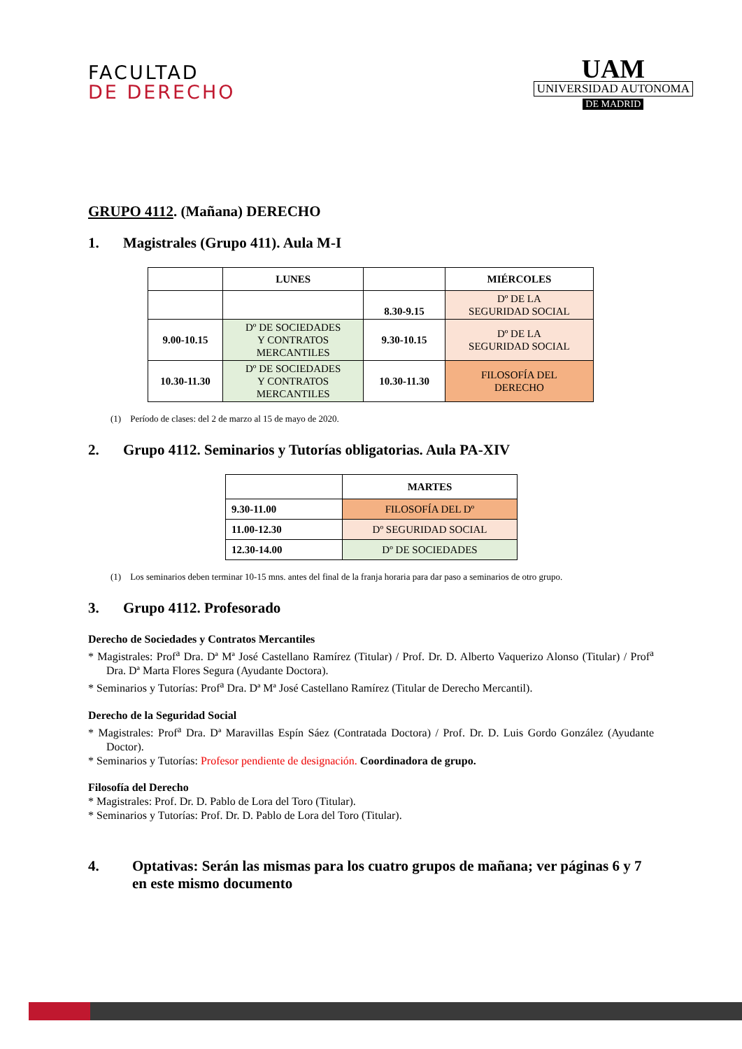FACULTAD
DE DERECHO
UAM
UNIVERSIDAD AUTONOMA
DE MADRID
GRUPO 4112. (Mañana) DERECHO
1. Magistrales (Grupo 411). Aula M-I
| | LUNES | | MIÉRCOLES |
| --- | --- | --- | --- |
| | | 8.30-9.15 | Dº DE LA SEGURIDAD SOCIAL |
| 9.00-10.15 | Dº DE SOCIEDADES Y CONTRATOS MERCANTILES | 9.30-10.15 | Dº DE LA SEGURIDAD SOCIAL |
| 10.30-11.30 | Dº DE SOCIEDADES Y CONTRATOS MERCANTILES | 10.30-11.30 | FILOSOFÍA DEL DERECHO |
(1) Período de clases: del 2 de marzo al 15 de mayo de 2020.
2. Grupo 4112. Seminarios y Tutorías obligatorias. Aula PA-XIV
| | MARTES |
| --- | --- |
| 9.30-11.00 | FILOSOFÍA DEL Dº |
| 11.00-12.30 | Dº SEGURIDAD SOCIAL |
| 12.30-14.00 | Dº DE SOCIEDADES |
(1) Los seminarios deben terminar 10-15 mns. antes del final de la franja horaria para dar paso a seminarios de otro grupo.
3. Grupo 4112. Profesorado
Derecho de Sociedades y Contratos Mercantiles
* Magistrales: Prof<sup>a</sup> Dra. Dª Mª José Castellano Ramírez (Titular) / Prof. Dr. D. Alberto Vaquerizo Alonso (Titular) / Prof<sup>a</sup> Dra. Dª Marta Flores Segura (Ayudante Doctora).
* Seminarios y Tutorías: Prof<sup>a</sup> Dra. Dª Mª José Castellano Ramírez (Titular de Derecho Mercantil).
Derecho de la Seguridad Social
* Magistrales: Prof<sup>a</sup> Dra. Dª Maravillas Espín Sáez (Contratada Doctora) / Prof. Dr. D. Luis Gordo González (Ayudante Doctor).
* Seminarios y Tutorías: Profesor pendiente de designación. Coordinadora de grupo.
Filosofía del Derecho
* Magistrales: Prof. Dr. D. Pablo de Lora del Toro (Titular).
* Seminarios y Tutorías: Prof. Dr. D. Pablo de Lora del Toro (Titular).
4. Optativas: Serán las mismas para los cuatro grupos de mañana; ver páginas 6 y 7 en este mismo documento